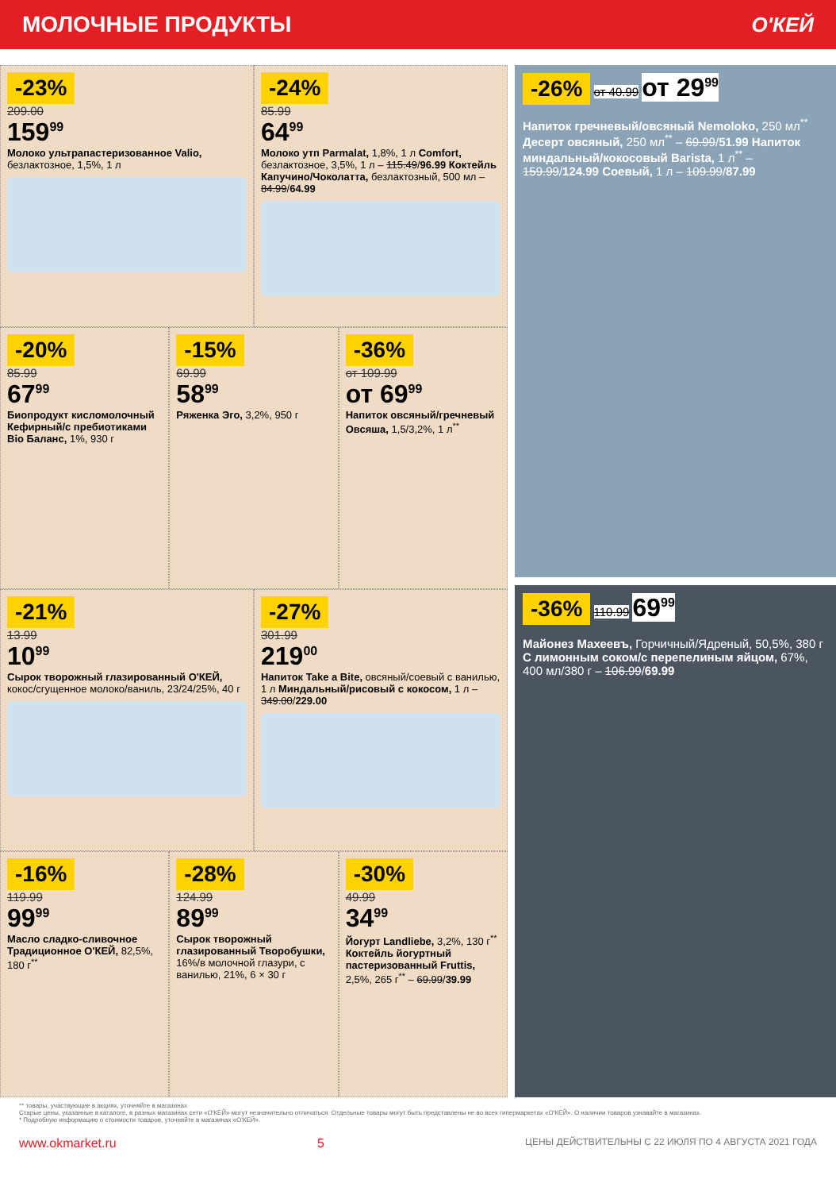МОЛОЧНЫЕ ПРОДУКТЫ О'КЕЙ
-23%
209.00
159<sup>99</sup>
Молоко ультрапастеризованное Valio, безлактозное, 1,5%, 1 л
-24%
85.99
64<sup>99</sup>
Молоко утп Parmalat, 1,8%, 1 л Comfort, безлактозное, 3,5%, 1 л – 115.49/96.99 Коктейль Капучино/Чоколатта, безлактозный, 500 мл – 84.99/64.99
-20%
85.99
67<sup>99</sup>
Биопродукт кисломолочный Кефирный/с пребиотиками Bio Баланс, 1%, 930 г
-15%
69.99
58<sup>99</sup>
Ряженка Эго, 3,2%, 950 г
-36%
от 109.99
от 69<sup>99</sup>
Напиток овсяный/гречневый Овсяша, 1,5/3,2%, 1 л<sup>**</sup>
-21%
13.99
10<sup>99</sup>
Сырок творожный глазированный О'КЕЙ, кокос/сгущенное молоко/ваниль, 23/24/25%, 40 г
-27%
301.99
219<sup>00</sup>
Напиток Take a Bite, овсяный/соевый с ванилью, 1 л Миндальный/рисовый с кокосом, 1 л – 349.00/229.00
-16%
119.99
99<sup>99</sup>
Масло сладко-сливочное Традиционное О'КЕЙ, 82,5%, 180 г<sup>**</sup>
-28%
124.99
89<sup>99</sup>
Сырок творожный глазированный Творобушки, 16%/в молочной глазури, с ванилью, 21%, 6 × 30 г
-30%
49.99
34<sup>99</sup>
Йогурт Landliebe, 3,2%, 130 г<sup>**</sup> Коктейль йогуртный пастеризованный Fruttis, 2,5%, 265 г<sup>**</sup> – 69.99/39.99
-26% от 40.99 от 29<sup>99</sup>
Напиток гречневый/овсяный Nemoloko, 250 мл<sup>**</sup> Десерт овсяный, 250 мл<sup>**</sup> – 69.99/51.99 Напиток миндальный/кокосовый Barista, 1 л<sup>**</sup> – 159.99/124.99 Соевый, 1 л – 109.99/87.99
-36% 110.99 69<sup>99</sup>
Майонез Махеевъ, Горчичный/Ядреный, 50,5%, 380 г С лимонным соком/с перепелиным яйцом, 67%, 400 мл/380 г – 106.99/69.99
** товары, участвующие в акциях, уточняйте в магазинах
Старые цены, указанные в каталоге, в разных магазинах сети «О'КЕЙ» могут незначительно отличаться. Отдельные товары могут быть представлены не во всех гипермаркетах «О'КЕЙ». О наличии товаров узнавайте в магазинах.
* Подробную информацию о стоимости товаров, уточняйте в магазинах «О'КЕЙ».
www.okmarket.ru 5 ЦЕНЫ ДЕЙСТВИТЕЛЬНЫ С 22 ИЮЛЯ ПО 4 АВГУСТА 2021 ГОДА